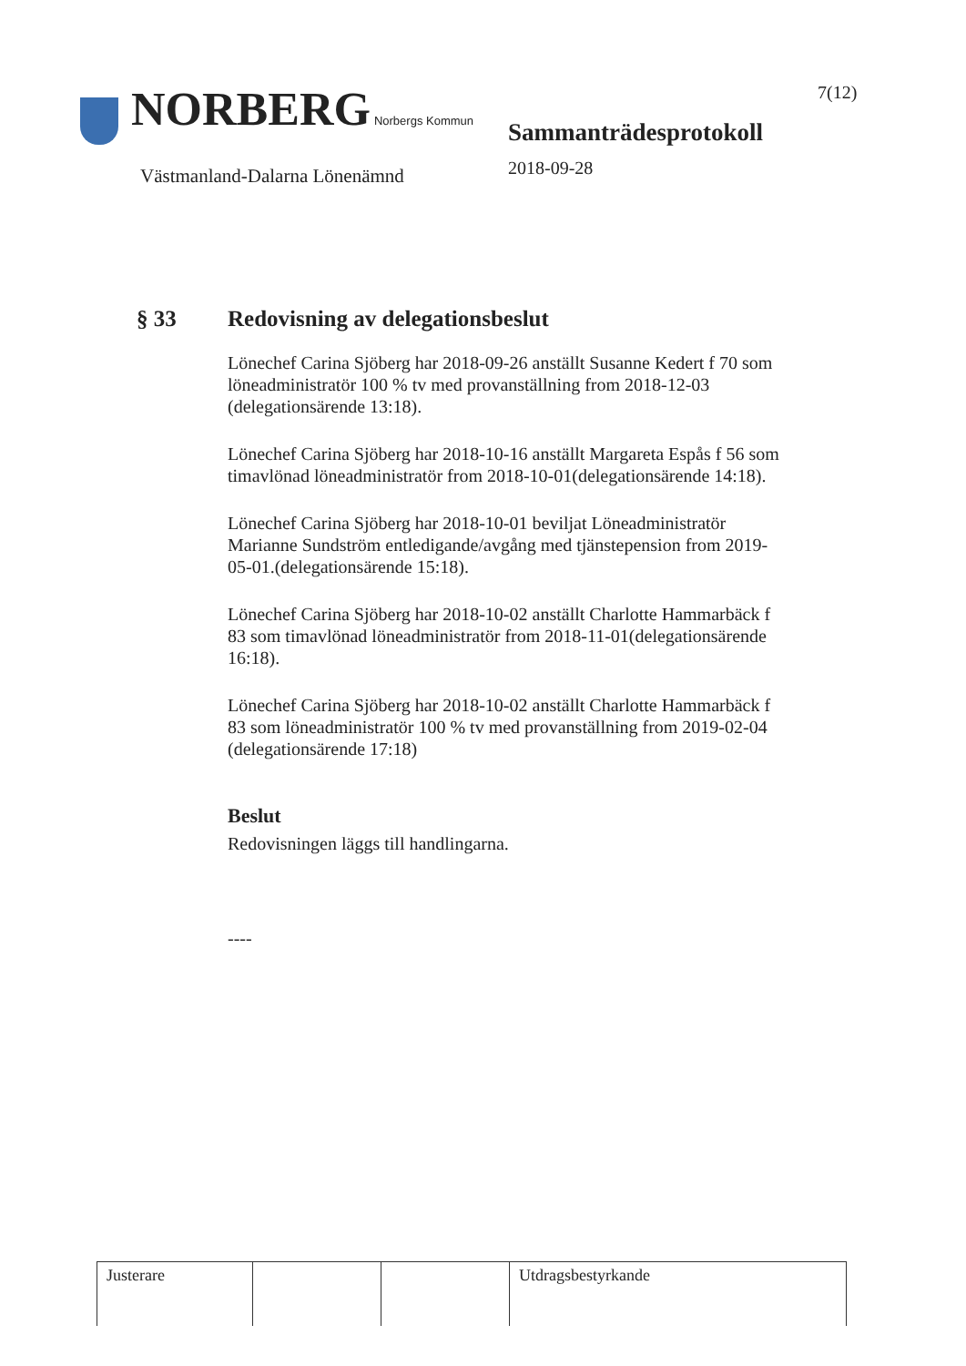NORBERG Norbergs Kommun
Västmanland-Dalarna Lönenämnd
Sammanträdesprotokoll
2018-09-28
7(12)
§ 33 Redovisning av delegationsbeslut
Lönechef Carina Sjöberg har 2018-09-26 anställt Susanne Kedert f 70 som löneadministratör 100 % tv med provanställning from 2018-12-03 (delegationsärende 13:18).
Lönechef Carina Sjöberg har 2018-10-16 anställt Margareta Espås f 56 som timavlönad löneadministratör from 2018-10-01(delegationsärende 14:18).
Lönechef Carina Sjöberg har 2018-10-01 beviljat Löneadministratör Marianne Sundström entledigande/avgång med tjänstepension from 2019-05-01.(delegationsärende 15:18).
Lönechef Carina Sjöberg har 2018-10-02 anställt Charlotte Hammarbäck f 83 som timavlönad löneadministratör from 2018-11-01(delegationsärende 16:18).
Lönechef Carina Sjöberg har 2018-10-02 anställt Charlotte Hammarbäck f 83 som löneadministratör 100 % tv med provanställning from 2019-02-04 (delegationsärende 17:18)
Beslut
Redovisningen läggs till handlingarna.
----
| Justerare | | | Utdragsbestyrkande |